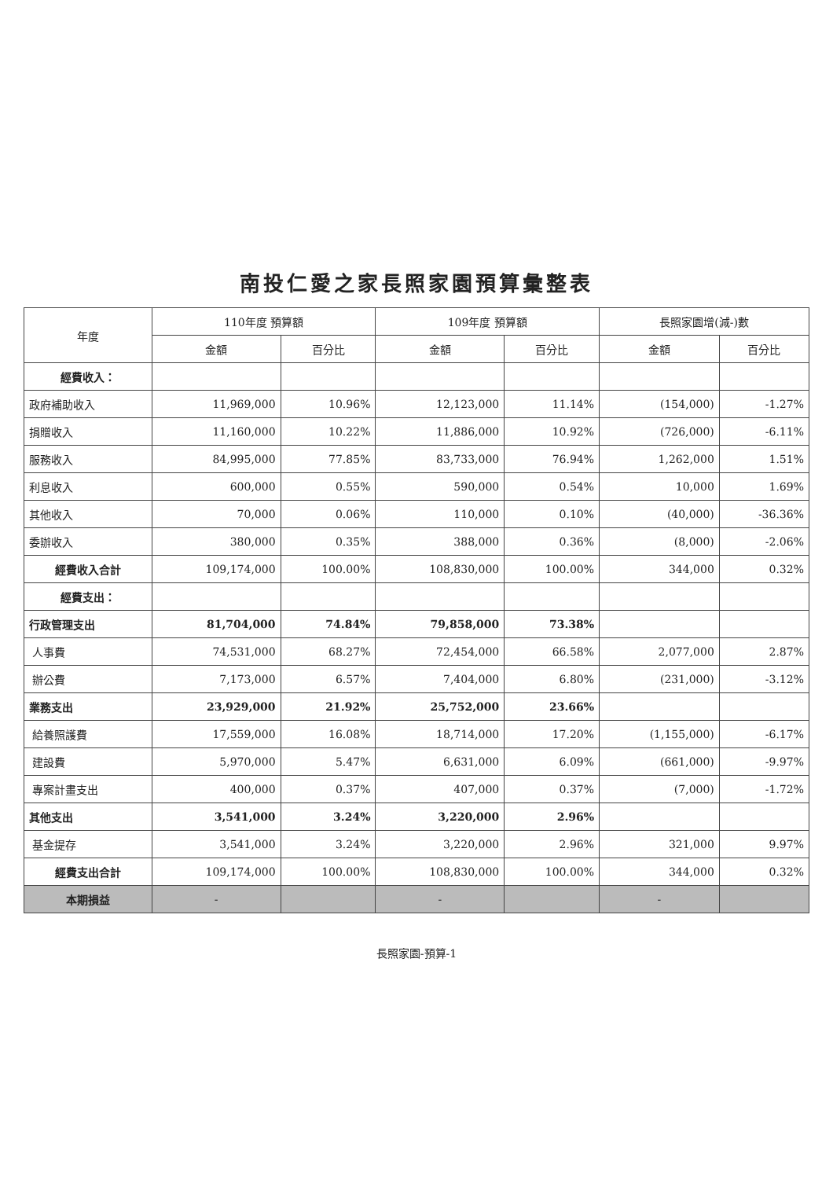南投仁愛之家長照家園預算彙整表
| 年度 | 110年度 預算額 | | 109年度 預算額 | | 長照家園增(減-)數 | |
| --- | --- | --- | --- | --- | --- | --- |
| | 金額 | 百分比 | 金額 | 百分比 | 金額 | 百分比 |
| 經費收入： | | | | | | |
| 政府補助收入 | 11,969,000 | 10.96% | 12,123,000 | 11.14% | (154,000) | -1.27% |
| 捐贈收入 | 11,160,000 | 10.22% | 11,886,000 | 10.92% | (726,000) | -6.11% |
| 服務收入 | 84,995,000 | 77.85% | 83,733,000 | 76.94% | 1,262,000 | 1.51% |
| 利息收入 | 600,000 | 0.55% | 590,000 | 0.54% | 10,000 | 1.69% |
| 其他收入 | 70,000 | 0.06% | 110,000 | 0.10% | (40,000) | -36.36% |
| 委辦收入 | 380,000 | 0.35% | 388,000 | 0.36% | (8,000) | -2.06% |
| 經費收入合計 | 109,174,000 | 100.00% | 108,830,000 | 100.00% | 344,000 | 0.32% |
| 經費支出： | | | | | | |
| 行政管理支出 | 81,704,000 | 74.84% | 79,858,000 | 73.38% | | |
| 人事費 | 74,531,000 | 68.27% | 72,454,000 | 66.58% | 2,077,000 | 2.87% |
| 辦公費 | 7,173,000 | 6.57% | 7,404,000 | 6.80% | (231,000) | -3.12% |
| 業務支出 | 23,929,000 | 21.92% | 25,752,000 | 23.66% | | |
| 給養照護費 | 17,559,000 | 16.08% | 18,714,000 | 17.20% | (1,155,000) | -6.17% |
| 建設費 | 5,970,000 | 5.47% | 6,631,000 | 6.09% | (661,000) | -9.97% |
| 專案計畫支出 | 400,000 | 0.37% | 407,000 | 0.37% | (7,000) | -1.72% |
| 其他支出 | 3,541,000 | 3.24% | 3,220,000 | 2.96% | | |
| 基金提存 | 3,541,000 | 3.24% | 3,220,000 | 2.96% | 321,000 | 9.97% |
| 經費支出合計 | 109,174,000 | 100.00% | 108,830,000 | 100.00% | 344,000 | 0.32% |
| 本期損益 | - | | - | | - | |
長照家園-預算-1